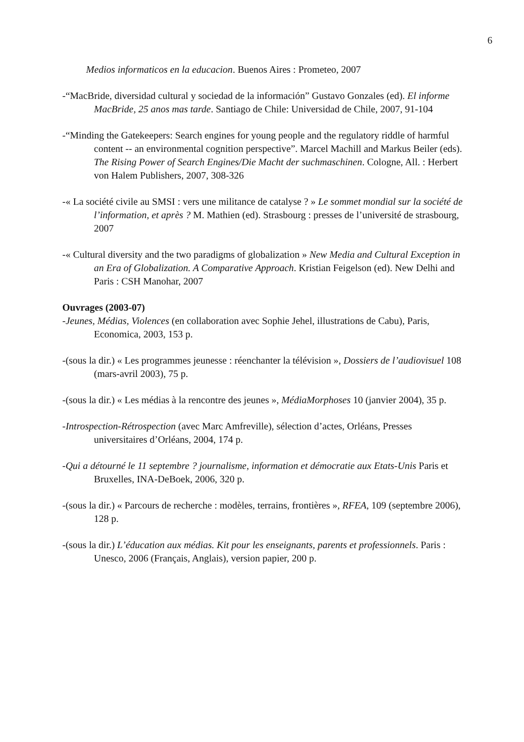6
Medios informaticos en la educacion. Buenos Aires : Prometeo, 2007
-“MacBride, diversidad cultural y sociedad de la información” Gustavo Gonzales (ed). El informe MacBride, 25 anos mas tarde. Santiago de Chile: Universidad de Chile, 2007, 91-104
-“Minding the Gatekeepers: Search engines for young people and the regulatory riddle of harmful content -- an environmental cognition perspective”. Marcel Machill and Markus Beiler (eds). The Rising Power of Search Engines/Die Macht der suchmaschinen. Cologne, All. : Herbert von Halem Publishers, 2007, 308-326
-« La société civile au SMSI : vers une militance de catalyse ? » Le sommet mondial sur la société de l’information, et après ? M. Mathien (ed). Strasbourg : presses de l’université de strasbourg, 2007
-« Cultural diversity and the two paradigms of globalization » New Media and Cultural Exception in an Era of Globalization. A Comparative Approach. Kristian Feigelson (ed). New Delhi and Paris : CSH Manohar, 2007
Ouvrages (2003-07)
-Jeunes, Médias, Violences (en collaboration avec Sophie Jehel, illustrations de Cabu), Paris, Economica, 2003, 153 p.
-(sous la dir.) « Les programmes jeunesse : réenchanter la télévision », Dossiers de l’audiovisuel 108 (mars-avril 2003), 75 p.
-(sous la dir.) « Les médias à la rencontre des jeunes », MédiaMorphoses 10 (janvier 2004), 35 p.
-Introspection-Rétrospection (avec Marc Amfreville), sélection d’actes, Orléans, Presses universitaires d’Orléans, 2004, 174 p.
-Qui a détourné le 11 septembre ? journalisme, information et démocratie aux Etats-Unis Paris et Bruxelles, INA-DeBoek, 2006, 320 p.
-(sous la dir.) « Parcours de recherche : modèles, terrains, frontières », RFEA, 109 (septembre 2006), 128 p.
-(sous la dir.) L’éducation aux médias. Kit pour les enseignants, parents et professionnels. Paris : Unesco, 2006 (Français, Anglais), version papier, 200 p.